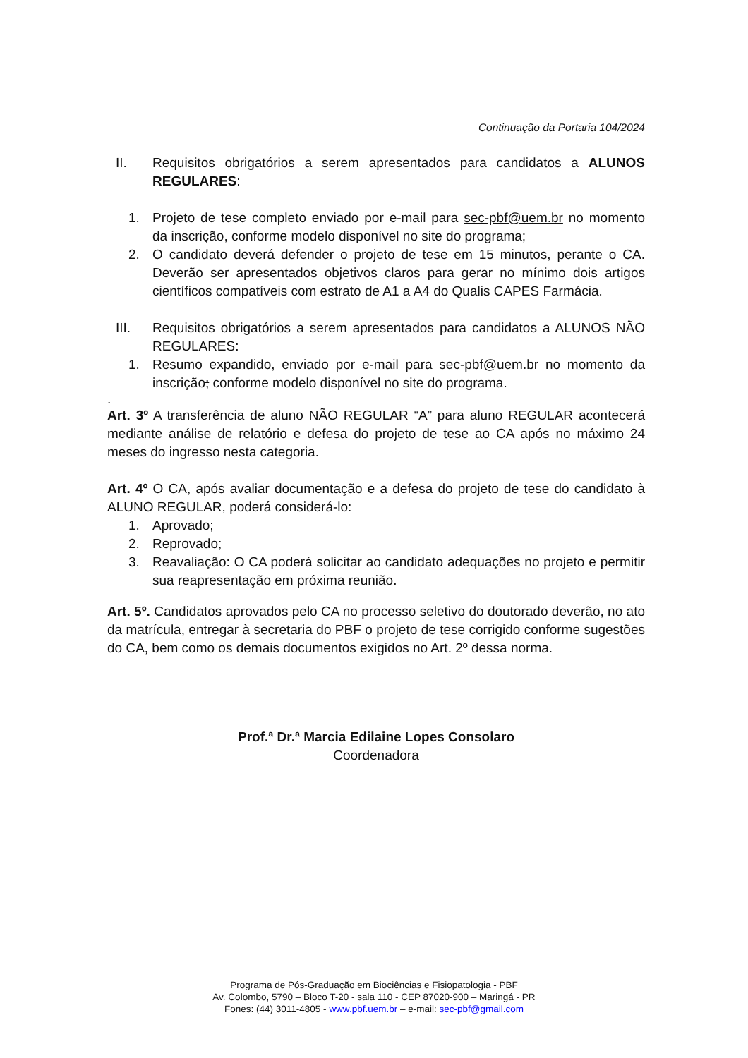Continuação da Portaria 104/2024
II. Requisitos obrigatórios a serem apresentados para candidatos a ALUNOS REGULARES:
1. Projeto de tese completo enviado por e-mail para sec-pbf@uem.br no momento da inscrição, conforme modelo disponível no site do programa;
2. O candidato deverá defender o projeto de tese em 15 minutos, perante o CA. Deverão ser apresentados objetivos claros para gerar no mínimo dois artigos científicos compatíveis com estrato de A1 a A4 do Qualis CAPES Farmácia.
III. Requisitos obrigatórios a serem apresentados para candidatos a ALUNOS NÃO REGULARES:
1. Resumo expandido, enviado por e-mail para sec-pbf@uem.br no momento da inscrição; conforme modelo disponível no site do programa.
.
Art. 3º A transferência de aluno NÃO REGULAR “A” para aluno REGULAR acontecerá mediante análise de relatório e defesa do projeto de tese ao CA após no máximo 24 meses do ingresso nesta categoria.
Art. 4º O CA, após avaliar documentação e a defesa do projeto de tese do candidato à ALUNO REGULAR, poderá considerá-lo:
1. Aprovado;
2. Reprovado;
3. Reavaliação: O CA poderá solicitar ao candidato adequações no projeto e permitir sua reapresentação em próxima reunião.
Art. 5º. Candidatos aprovados pelo CA no processo seletivo do doutorado deverão, no ato da matrícula, entregar à secretaria do PBF o projeto de tese corrigido conforme sugestões do CA, bem como os demais documentos exigidos no Art. 2º dessa norma.
Prof.ª Dr.ª Marcia Edilaine Lopes Consolaro
Coordenadora
Programa de Pós-Graduação em Biociências e Fisiopatologia - PBF
Av. Colombo, 5790 – Bloco T-20 - sala 110 - CEP 87020-900 – Maringá - PR
Fones: (44) 3011-4805 - www.pbf.uem.br – e-mail: sec-pbf@gmail.com